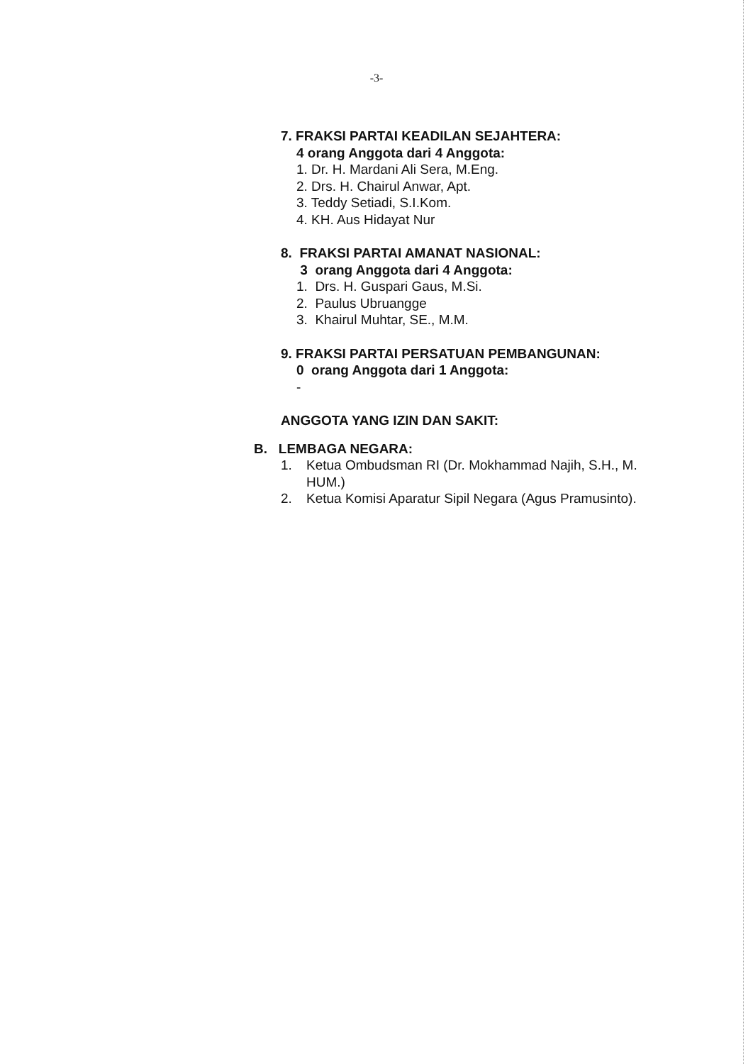-3-
7. FRAKSI PARTAI KEADILAN SEJAHTERA:
4 orang Anggota dari 4 Anggota:
1. Dr. H. Mardani Ali Sera, M.Eng.
2. Drs. H. Chairul Anwar, Apt.
3. Teddy Setiadi, S.I.Kom.
4. KH. Aus Hidayat Nur
8. FRAKSI PARTAI AMANAT NASIONAL:
3 orang Anggota dari 4 Anggota:
1. Drs. H. Guspari Gaus, M.Si.
2. Paulus Ubruangge
3. Khairul Muhtar, SE., M.M.
9. FRAKSI PARTAI PERSATUAN PEMBANGUNAN:
0 orang Anggota dari 1 Anggota:
-
ANGGOTA YANG IZIN DAN SAKIT:
B. LEMBAGA NEGARA:
1. Ketua Ombudsman RI (Dr. Mokhammad Najih, S.H., M. HUM.)
2. Ketua Komisi Aparatur Sipil Negara (Agus Pramusinto).